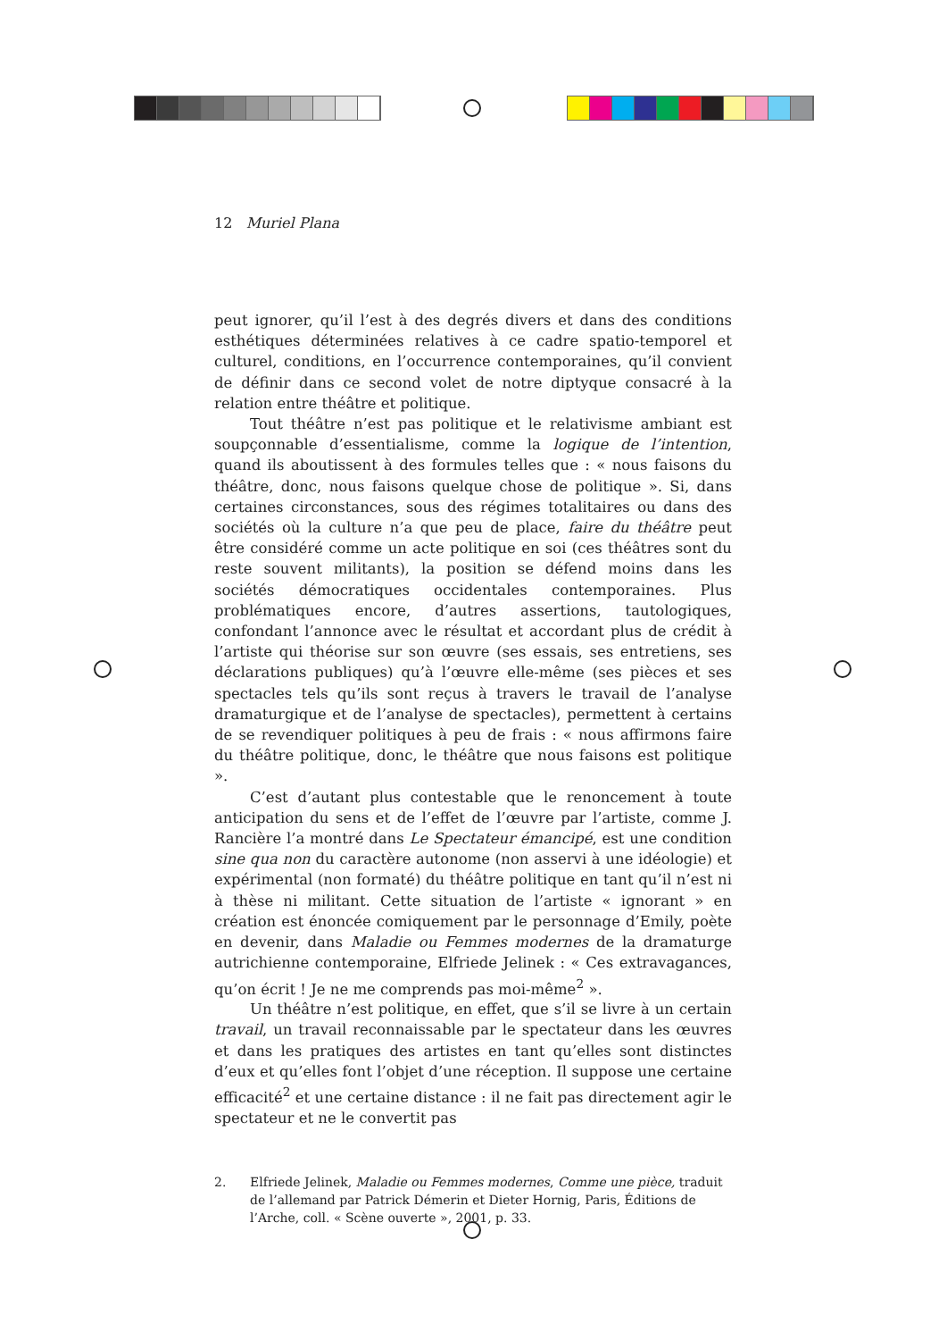12 Muriel Plana
peut ignorer, qu’il l’est à des degrés divers et dans des conditions esthétiques déterminées relatives à ce cadre spatio-temporel et culturel, conditions, en l’occurrence contemporaines, qu’il convient de définir dans ce second volet de notre diptyque consacré à la relation entre théâtre et politique.
Tout théâtre n’est pas politique et le relativisme ambiant est soupçonnable d’essentialisme, comme la logique de l’intention, quand ils aboutissent à des formules telles que : « nous faisons du théâtre, donc, nous faisons quelque chose de politique ». Si, dans certaines circonstances, sous des régimes totalitaires ou dans des sociétés où la culture n’a que peu de place, faire du théâtre peut être considéré comme un acte politique en soi (ces théâtres sont du reste souvent militants), la position se défend moins dans les sociétés démocratiques occidentales contemporaines. Plus problématiques encore, d’autres assertions, tautologiques, confondant l’annonce avec le résultat et accordant plus de crédit à l’artiste qui théorise sur son œuvre (ses essais, ses entretiens, ses déclarations publiques) qu’à l’œuvre elle-même (ses pièces et ses spectacles tels qu’ils sont reçus à travers le travail de l’analyse dramaturgique et de l’analyse de spectacles), permettent à certains de se revendiquer politiques à peu de frais : « nous affirmons faire du théâtre politique, donc, le théâtre que nous faisons est politique ».
C’est d’autant plus contestable que le renoncement à toute anticipation du sens et de l’effet de l’œuvre par l’artiste, comme J. Rancière l’a montré dans Le Spectateur émancipé, est une condition sine qua non du caractère autonome (non asservi à une idéologie) et expérimental (non formaté) du théâtre politique en tant qu’il n’est ni à thèse ni militant. Cette situation de l’artiste « ignorant » en création est énoncée comiquement par le personnage d’Emily, poète en devenir, dans Maladie ou Femmes modernes de la dramaturge autrichienne contemporaine, Elfriede Jelinek : « Ces extravagances, qu’on écrit ! Je ne me comprends pas moi-même<sup>2</sup> ».
Un théâtre n’est politique, en effet, que s’il se livre à un certain travail, un travail reconnaissable par le spectateur dans les œuvres et dans les pratiques des artistes en tant qu’elles sont distinctes d’eux et qu’elles font l’objet d’une réception. Il suppose une certaine efficacité<sup>2</sup> et une certaine distance : il ne fait pas directement agir le spectateur et ne le convertit pas
2. Elfriede Jelinek, Maladie ou Femmes modernes, Comme une pièce, traduit de l’allemand par Patrick Démerin et Dieter Hornig, Paris, Éditions de l’Arche, coll. « Scène ouverte », 2001, p. 33.